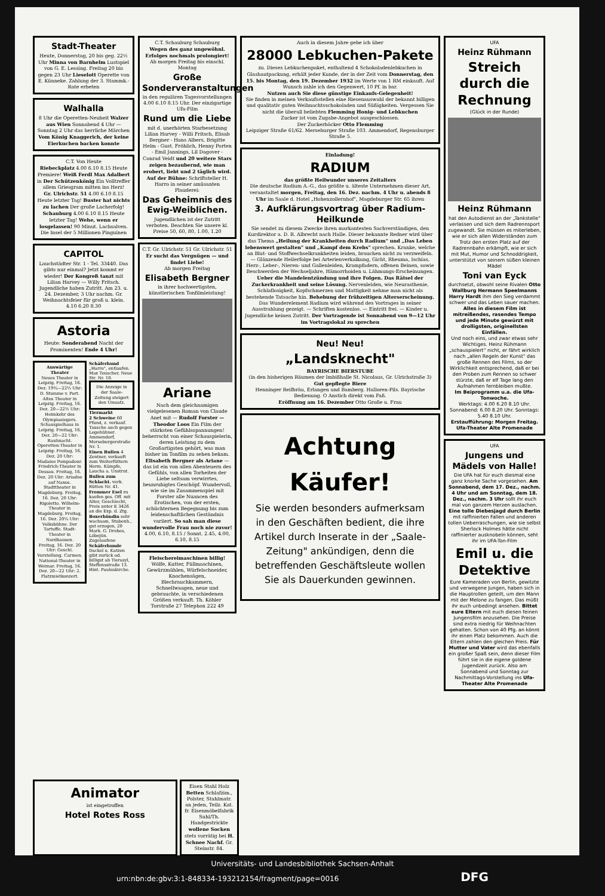Stadt-Theater
Heute, Donnerstag, 20 bis geg. 22½ Uhr Minna von Barnhelm Lustspiel von G. E. Lessing. Freitag 20 bis gegen 23 Uhr Lieselott Operette von E. Künneke. Zahlung der 3. Stammk.-Rate erbeten
Walhalla
8 Uhr die Operetten-Neuheit Walzer aus Wien Sonnabend 4 Uhr — Sonntag 2 Uhr das herrliche Märchen Vom König Knaggerich, der keine Eierkuchen backen konnte
C.T. Von Heute
Riebeckplatz 4.00 6.10 8.15 Heute Premiere! Weiß Ferdl Max Adalbert in Der Schützenkönig Ein Volltreffer allem Griesgram mitten ins Herz!
Gr. Ulrichstr. 51 4.00 6.10 8.15 Heute letzter Tag! Buster hat nichts zu lachen Der große Lacherfolg!
Schauburg 4.00 6.10 8.15 Heute letzter Tag! Wehe, wenn er losgelassen! 90 Minut. Lachsalven. Die Insel der 5 Millionen Pinguinen
CAPITOL
Lauchstädter Str. 1 - Tel. 33440. Das gibts nur einmal? Jetzt kommt er wieder! Der Kongreß tanzt mit Lilian Harvey — Willy Fritsch. Jugendliche haben Zutritt. Am 23. u. 24. Dezember, 3 Uhr nachm. Gr. Weihnachtsfeier für groß u. klein. 4.10 6.20 8.30
Astoria
Heute: Sonderabend Nacht der Prominenten! Ende 4 Uhr!
Auswärtige Theater
Neues Theater in Leipzig. Freitag, 16. Dez. 19¾—22½ Uhr: D. Stumme v. Port. Altes Theater in Leipzig. Freitag, 16. Dez. 20—22½ Uhr: Heimkehr des Olympiasiegers. Schauspielhaus in Leipzig. Freitag, 16. Dez. 20—22 Uhr: Rauhnacht. Operetten-Theater in Leipzig: Freitag, 16. Dez. 20 Uhr: Madame Pompadour. Friedrich-Theater in Dessau. Freitag, 16. Dez. 20 Uhr: Ariadne auf Naxos. Stadttheater in Magdeburg. Freitag, 16. Dez. 20 Uhr: Rigoletto. Wilhelm-Theater in Magdeburg. Freitag, 16. Dez. 20¼ Uhr: Volksbühne. Der Tartuffe. Stadt-Theater in Nordhausen. Freitag, 16. Dez. 20 Uhr: Geschl. Vorstellung. Carmen. National-Theater in Weimar. Freitag, 16. Dez. 20—22 Uhr: 2. Platzmietkonzert.
Schäferhund „Harro", entlaufen. Max Teuscher, Neue Str. Nr. 10.
Die Anzeige in der Saale-Zeitung steigert den Umsatz.
Tiermarkt
2 Schweine 60 Pfund, z. verkauf. Tausche auch gegen Legehühner. Ammendorf, Merseburgerstraße Nr. 1.
Einen Bullen 4 Zentner, verkauft zum Weiterfüttern Herm. Kämpfe, Laucha a. Unstrut.
Bullen zum Schlacht. verk. Rütten Nr. 41.
Frommer Esel zu kaufen ges. Off. mit Alter, Geschlecht, Preis unter E 3426 an die Exp. d. Ztg.
Boxerhündin sehr wachsam, Stubenh., gut erzogen, 20 Mark. G. Drebes, Löbejün.
Zugelaufene Schäferhunde Dackel u. Katzen gibt zurück od. billigst ab Tierasyl, Steffensstraße 13. Hint. Pauluskirche.
C.T. Schauburg Schauburg
Wegen des ganz ungewöhnl. Erfolges nochmals prolongiert!
Ab morgen Freitag bis einschl. Montag
Große Sonderveranstaltungen
in den regulären Tagesvorstellungen 4.00 6.10 8.15 Uhr. Der einzigartige Ufa-Film
Rund um die Liebe
mit d. unerhörten Starbesetzung Lilian Harvey - Willi Fritsch, Elisab Bergner - Hans Albers, Brigitte Helm - Gust. Fröhlich, Henny Porten - Emil Jannings, Lil Dagover - Conrad Veidt und 20 weitere Stars zeigen bezaubernd, wie man erobert, liebt und 2 täglich wird.
Auf der Bühne: Schriftsteller H. Harro in seiner amüsanten Plauderei:
Das Geheimnis des Ewig-Weiblichen.
Jugendlichen ist der Zutritt verboten. Beachten Sie unsere kl. Preise 50, 60, 80, 1.00, 1.20
C.T. Gr. Ulrichstr. 51 Gr. Ulrichstr. 51
Er sucht das Vergnügen — und findet Liebe!
Ab morgen Freitag
Elisabeth Bergner
in ihrer hochwertigsten, künstlerischen Tonfilmleistung!
Ariane
Nach dem gleichnamigen vielgelesenen Roman von Claude Anet mit — Rudolf Forster — Theodor Loos Ein Film der stärksten Gefühlsspannungen! beherrscht von einer Schauspielerin, deren Leistung zu dem Großartigsten gehört, was man bisher im Tonfilm zu sehen bekam. Elisabeth Bergner als Ariane — das ist ein von allen Abenteuern des Gefühls, von allen Torheiten der Liebe seltsam verwirrtes, beunruhigtes Geschöpf. Wundervoll, wie sie im Zusammenspiel mit Forster alle Nuancen des Erotischen, von der ersten, schüchternen Begegnung bis zum leidenschaftlichen Geständnis variiert. So sah man diese wundervolle Frau noch nie zuvor! 4.00, 6.10, 8.15 / Sonnt. 2.45, 4.00, 6.10, 8.15
Fleischereimaschinen billig! Wölfe, Kutter, Füllmaschinen, Gewürzmühlen, Würfelschneider, Knochensägen, Blechrauchkammern, Schnellwaagen, neue und gebrauchte, in verschiedenen Größen verkauft. Th. Köhler Torstraße 27 Telephon 222 49
Auch in diesem Jahre gebe ich über
28000 Lebkuchen-Pakete
zu. Dieses Lebkuchenpaket, enthaltend 4 Schokoladenlebkuchen in Glashautpackung, erhält jeder Kunde, der in der Zeit vom Donnerstag, den 15. bis Montag, den 19. Dezember 1932 im Werte von 1 RM einkauft. Auf Wunsch zahle ich den Gegenwert, 10 Pf. in bar.
Nutzen auch Sie diese günstige Einkaufs-Gelegenheit!
Sie finden in meinen Verkaufsstellen eine Riesenauswahl der bekannt billigen und qualitativ guten Weihnachtsschokoladen und Süßigkeiten. Vergessen Sie nicht die überall beliebten Flemming Honig- und Lebkuchen
Zucker ist vom Zugabe-Angebot ausgeschlossen.
Der Zuckerbäcker Otto Flemming
Leipziger Straße 61/62. Merseburger Straße 103. Ammendorf, Regensburger Straße 5.
Einladung!
RADIUM
das größte Heilwunder unseres Zeitalters
Die deutsche Radium A.-G., das größte u. älteste Unternehmen dieser Art, veranstaltet morgen, Freitag, den 16. Dez. nachm. 4 Uhr u. abends 8 Uhr im Saale d. Hotel „Hohenzollernhof", Magdeburger Str. 65 ihren
3. Aufklärungsvortrag über Radium-Heilkunde
Sie sendet zu diesem Zwecke ihren markantesten Sachverständigen, den Kurdirektor a. D. R. Albrecht nach Halle. Dieser bekannte Redner wird über das Thema „Heilung der Krankheiten durch Radium" und „Das Leben lebenswert gestalten" und „Kampf dem Krebs" sprechen. Kranke, welche an Blut- und Stoffwechselkrankheiten leiden, brauchen nicht zu verzweifeln. — Glänzende Heilerfolge bei Arterienverkalkung, Gicht, Rheuma, Ischias, Herz-, Leber-, Nieren- und Gallenleiden, Krampfadern, offenen Beinen, sowie Beschwerden der Wechseljahre, Hämorrhoiden u. Lähmungs-Erscheinungen. Ueber die Mandelentzündung und ihre Folgen. Das Rätsel der Zuckerkrankheit und seine Lösung. Nervenleiden, wie Neurasthenie, Schlaflosigkeit, Kopfschmerzen und Mattigkeit nehme man nicht als bestehende Tatsache hin. Behebung der frühzeitigen Alterserscheinung. Das Wunderelement Radium wird während des Vortrages in seiner Ausstrahlung gezeigt. — Schriften kostenlos. — Eintritt frei. — Kinder u. Jugendliche keinen Zutritt. Der Vortragende ist Sonnabend von 9—12 Uhr im Vortragslokal zu sprechen
Neu! Neu!
„Landsknecht"
BAYRISCHE BIERSTUBE
(in den bisherigen Räumen der Imbißhalle St. Nicolaus, Gr. Ulrichstraße 3)
Gut gepflegte Biere
Henninger Reifbräu, Erlangen und Bamberg. Halloren-Pils. Bayrische Bedienung. O Anstich direkt vom Faß.
Eröffnung am 16. Dezember Otto Große u. Frau
Achtung Käufer!
Sie werden besonders aufmerksam in den Geschäften bedient, die ihre Artikel durch Inserate in der „Saale-Zeitung" ankündigen, denn die betreffenden Geschäftsleute wollen Sie als Dauerkunden gewinnen.
UFA
Heinz Rühmann
Streich durch die Rechnung
(Glück in der Runde)
Heinz Rühmann
hat den Autodienst an der „Tankstelle" verlassen und sich dem Radrennsport zugewandt. Sie müssen es miterleben, wie er sich allen Widerständen zum Trotz den ersten Platz auf der Radrennbahn erkämpft, wie er sich mit Mut, Humor und Schnoddrigkeit, unterstützt von seinem süßen kleinen Mädel
Toni van Eyck
durchsetzt, obwohl seine Rivalen Otto Wallburg Hermann Speelmanns Harry Hardt ihm den Sieg verdammt schwer und das Leben sauer machen.
Alles in diesem Film ist mitreißendes, rasendes Tempo und jede Minute gewürzt mit drolligsten, originellsten Einfällen.
Und noch eins, und zwar etwas sehr Wichtiges. Heinz Rühmann „schauspielert" nicht, er fährt wirklich nach „allen Regeln der Kunst" das große Rennen des Films, so der Wirklichkeit entsprechend, daß er bei den Proben zum Rennen so schwer stürzte, daß er elf Tage lang den Aufnahmen fernbleiben mußte.
Im Beiprogramm u.a. die Ufa-Tonwoche.
Werktags: 4.00 6.20 8.10 Uhr. Sonnabend: 6.00 8.20 Uhr. Sonntags: 5.40 8.10 Uhr.
Erstaufführung: Morgen Freitag. Ufa-Theater Alte Promenade
UFA
Jungens und Mädels von Halle!
Die UFA hat für euch diesmal eine ganz knorke Sache vorgesehen. Am Sonnabend, dem 17. Dez., nachm. 4 Uhr und am Sonntag, dem 18. Dez., nachm. 3 Uhr sollt ihr euch mal von ganzem Herzen auslachen. Eine tolle Diebesjagd durch Berlin mit raffinierten Fallen und anderen tollen Ueberraschungen, wie sie selbst Sherlock Holmes hätte nicht raffinierter ausknobeln können, seht ihr im UFA-Ton-Film
Emil u. die Detektive
Eure Kameraden von Berlin, gewitzte und verwegene Jungen, haben sich in die Hauptrollen geteilt, um den Mann mit der Melone zu fangen. Das müßt ihr euch unbedingt ansehen. Bittet eure Eltern mit euch diesen feinen Jungensfilm anzusehen. Die Preise sind extra niedrig für Weihnachten gehalten. Schon von 40 Pfg. an könnt ihr einen Platz bekommen. Auch die Eltern zahlen den gleichen Preis. Für Mutter und Vater wird das ebenfalls ein großer Spaß sein, denn dieser Film führt sie in die eigene goldene Jugendzeit zurück. Also am Sonnabend und Sonntag zur Nachmittags-Vorstellung ins Ufa-Theater Alte Promenade
Animator
ist eingetroffen
Hotel Rotes Ross
Eisen Stahl Holz Betten Schlafzim., Polster, Stahlmatr. an jeden, Teilz. Kat. fr. Eisenmöbelfabrik Suhl/Th.
Handgestrickte wollene Socken stets vorrätig bei H. Schnee Nachf. Gr. Steinstr. 84.
Universitäts- und Landesbibliothek Sachsen-Anhalt
urn:nbn:de:gbv:3:1-848334-193212154/fragment/page=0016 DFG